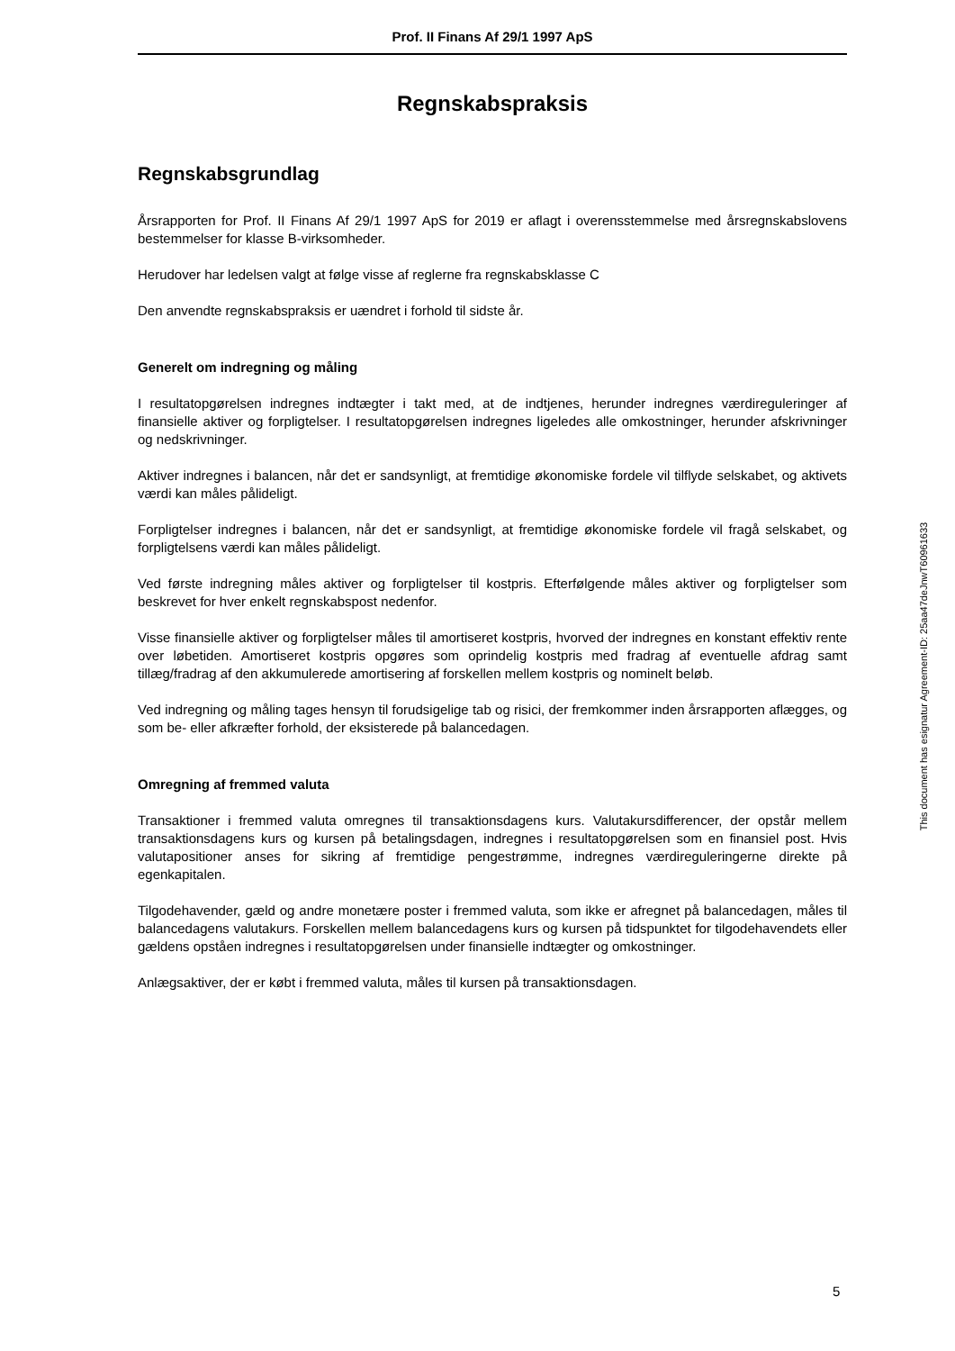Prof. II Finans Af 29/1 1997 ApS
Regnskabspraksis
Regnskabsgrundlag
Årsrapporten for Prof. II Finans Af 29/1 1997 ApS for 2019 er aflagt i overensstemmelse med årsregnskabslovens bestemmelser for klasse B-virksomheder.
Herudover har ledelsen valgt at følge visse af reglerne fra regnskabsklasse C
Den anvendte regnskabspraksis er uændret i forhold til sidste år.
Generelt om indregning og måling
I resultatopgørelsen indregnes indtægter i takt med, at de indtjenes, herunder indregnes værdireguleringer af finansielle aktiver og forpligtelser. I resultatopgørelsen indregnes ligeledes alle omkostninger, herunder afskrivninger og nedskrivninger.
Aktiver indregnes i balancen, når det er sandsynligt, at fremtidige økonomiske fordele vil tilflyde selskabet, og aktivets værdi kan måles pålideligt.
Forpligtelser indregnes i balancen, når det er sandsynligt, at fremtidige økonomiske fordele vil fragå selskabet, og forpligtelsens værdi kan måles pålideligt.
Ved første indregning måles aktiver og forpligtelser til kostpris. Efterfølgende måles aktiver og forpligtelser som beskrevet for hver enkelt regnskabspost nedenfor.
Visse finansielle aktiver og forpligtelser måles til amortiseret kostpris, hvorved der indregnes en konstant effektiv rente over løbetiden. Amortiseret kostpris opgøres som oprindelig kostpris med fradrag af eventuelle afdrag samt tillæg/fradrag af den akkumulerede amortisering af forskellen mellem kostpris og nominelt beløb.
Ved indregning og måling tages hensyn til forudsigelige tab og risici, der fremkommer inden årsrapporten aflægges, og som be- eller afkræfter forhold, der eksisterede på balancedagen.
Omregning af fremmed valuta
Transaktioner i fremmed valuta omregnes til transaktionsdagens kurs. Valutakursdifferencer, der opstår mellem transaktionsdagens kurs og kursen på betalingsdagen, indregnes i resultatopgørelsen som en finansiel post. Hvis valutapositioner anses for sikring af fremtidige pengestrømme, indregnes værdireguleringerne direkte på egenkapitalen.
Tilgodehavender, gæld og andre monetære poster i fremmed valuta, som ikke er afregnet på balancedagen, måles til balancedagens valutakurs. Forskellen mellem balancedagens kurs og kursen på tidspunktet for tilgodehavendets eller gældens opståen indregnes i resultatopgørelsen under finansielle indtægter og omkostninger.
Anlægsaktiver, der er købt i fremmed valuta, måles til kursen på transaktionsdagen.
This document has esignatur Agreement-ID: 25aa47deJnwT60961633
5